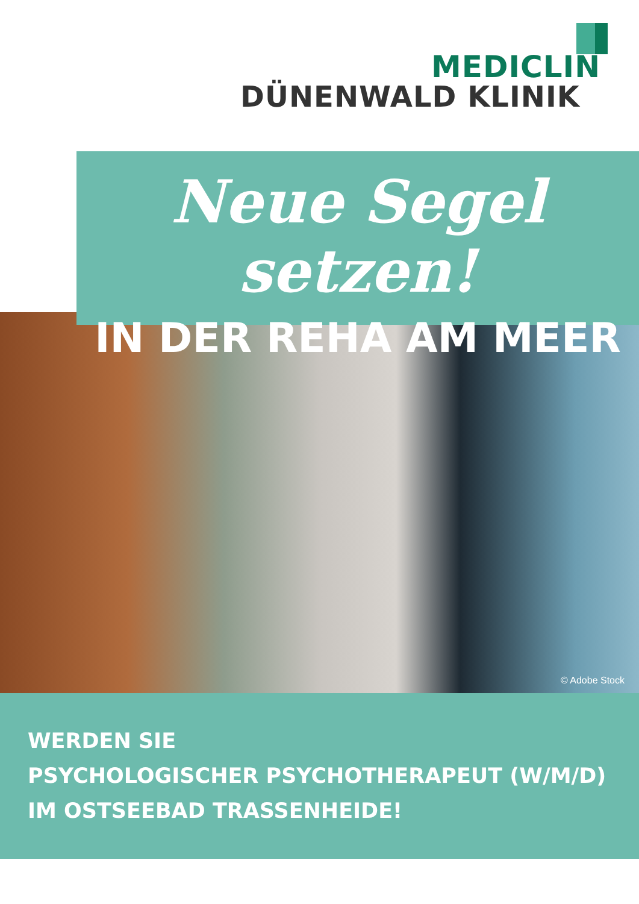MEDICLIN
DÜNENWALD KLINIK
© Adobe Stock
Neue Segel setzen!
IN DER REHA AM MEER
WERDEN SIE
PSYCHOLOGISCHER PSYCHOTHERAPEUT (W/M/D)
IM OSTSEEBAD TRASSENHEIDE!